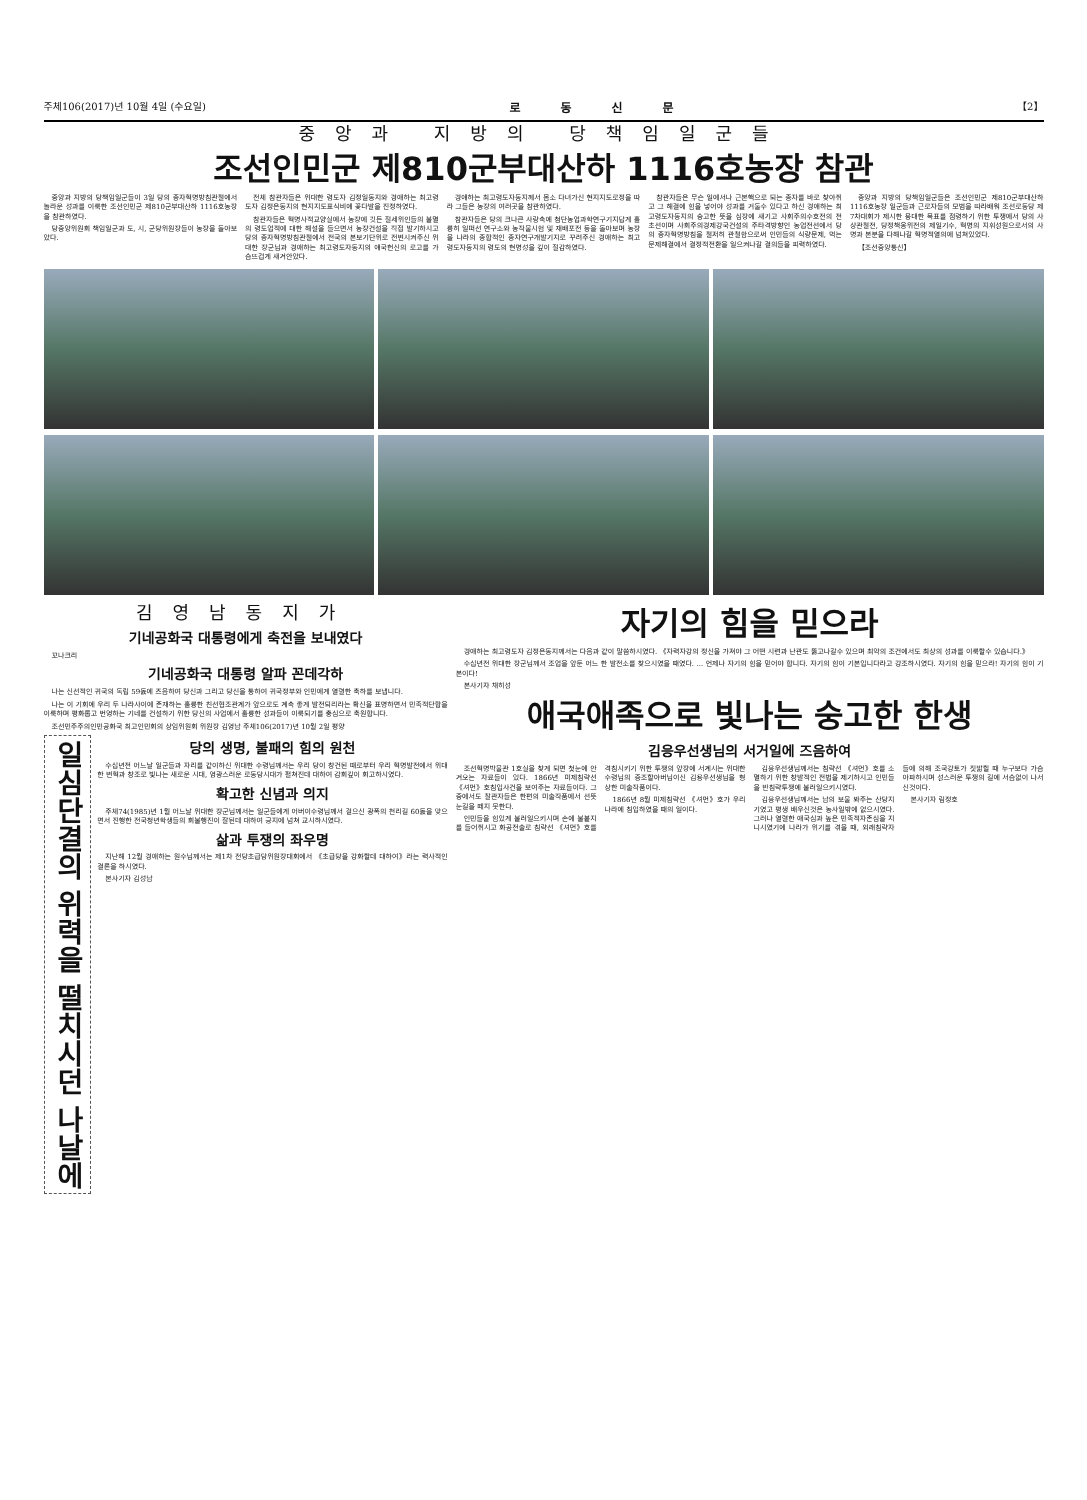주체106(2017)년 10월 4일 (수요일) 로동신문 【2】
중앙과 지방의 당책임일군들
조선인민군 제810군부대산하 1116호농장 참관
중앙과 지방의 당책임일군들이 3일 당의 종자혁명방침관철에서 놀라운 성과를 이룩한 조선인민군 제810군부대산하 1116호농장을 참관하였다.
당중앙위원회 책임일군과 도, 시, 군당위원장들이 농장을 돌아보았다.
전체 참관자들은 위대한 령도자 김정일동지와 경애하는 최고령도자 김정은동지의 현지지도표식비에 꽃다발을 진정하였다.
참관자들은 혁명사적교양실에서 농장에 깃든 절세위인들의 불멸의 령도업적에 대한 해설을 들으면서 농장건설을 직접 발기하시고 당의 종자혁명방침관철에서 전국의 본보기단위로 전변시켜주신 위대한 장군님과 경애하는 최고령도자동지의 애국헌신의 로고를 가슴뜨겁게 새겨안았다.
경애하는 최고령도자동지께서 몸소 다녀가신 현지지도로정을 따라 그들은 농장의 여러곳을 참관하였다.
참관자들은 당의 크나큰 사랑속에 첨단농업과학연구기지답게 훌륭히 일떠선 연구소와 농작물시험 및 재배포전 등을 돌아보며 농장을 나라의 종합적인 종자연구개발기지로 꾸려주신 경애하는 최고령도자동지의 령도의 현명성을 깊이 절감하였다.
참관자들은 무슨 일에서나 근본핵으로 되는 종자를 바로 찾아쥐고 그 해결에 힘을 넣어야 성과를 거둘수 있다고 하신 경애하는 최고령도자동지의 숭고한 뜻을 심장에 새기고 사회주의수호전의 전초선이며 사회주의경제강국건설의 주타격방향인 농업전선에서 당의 종자혁명방침을 철저히 관철함으로써 인민들의 식량문제, 먹는 문제해결에서 결정적전환을 일으켜나갈 결의들을 피력하였다.
종앙과 지방의 당책임일군들은 조선인민군 제810군부대산하 1116호농장 일군들과 근로자들의 모범을 따라배워 조선로동당 제7차대회가 제시한 웅대한 목표를 점령하기 위한 투쟁에서 당의 사상관철전, 당정책옹위전의 제일기수, 혁명의 지휘성원으로서의 사명과 본분을 다해나갈 혁명적열의에 넘쳐있었다.
【조선중앙통신】
김영남동지가
기네공화국 대통령에게 축전을 보내였다
꼬나크리
기네공화국 대통령 알파 꼰데각하
나는 신선적인 귀국의 독립 59돐에 즈음하여 당신과 그리고 당신을 통하여 귀국정부와 인민에게 열렬한 축하를 보냅니다.
나는 이 기회에 우리 두 나라사이에 존재하는 훌륭한 친선협조관계가 앞으로도 계속 좋게 발전되리라는 확신을 표명하면서 민족적단합을 이룩하며 평화롭고 번영하는 기네를 건설하기 위한 당신의 사업에서 훌륭한 성과들이 이룩되기를 충심으로 축원합니다.
조선민주주의인민공화국 최고인민회의 상임위원회 위원장 김영남 주체106(2017)년 10월 2일 평양
일심단결의 위력을 떨치시던 나날에
당의 생명, 불패의 힘의 원천
수십년전 어느날 일군들과 자리를 같이하신 위대한 수령님께서는 우리 당이 창건된 때로부터 우리 혁명발전에서 위대한 변혁과 창조로 빛나는 새로운 시대, 영광스러운 로동당시대가 펼쳐진데 대하여 감회깊이 회고하시였다.
확고한 신념과 의지
주체74(1985)년 1월 어느날 위대한 장군님께서는 일군들에게 어버이수령님께서 걸으신 광폭의 천리길 60돐을 맞으면서 진행한 전국청년학생들의 회불행진이 잘된데 대하여 긍지에 넘쳐 교시하시였다.
삶과 투쟁의 좌우명
지난해 12월 경애하는 원수님께서는 제1차 전당초급당위원장대회에서 《초급당을 강화할데 대하여》라는 력사적인 결론을 하시였다.
본사기자 김성남
자기의 힘을 믿으라
경애하는 최고령도자 김정은동지께서는 다음과 같이 말씀하시였다. 《자력자강의 정신을 가져야 그 어떤 시련과 난관도 뚫고나갈수 있으며 최악의 조건에서도 최상의 성과를 이룩할수 있습니다.》
수십년전 위대한 장군님께서 조업을 앞둔 어느 한 발전소를 찾으시였을 때였다. ... 언제나 자기의 힘을 믿어야 합니다. 자기의 힘이 기본입니다라고 강조하시였다. 자기의 힘을 믿으라! 자기의 힘이 기본이다!
본사기자 채히성
애국애족으로 빛나는 숭고한 한생
김응우선생님의 서거일에 즈음하여
조선혁명박물관 1호실을 찾게 되면 첫눈에 안겨오는 자료들이 있다. 1866년 미제침략선 《셔먼》호침입사건을 보여주는 자료들이다. 그중에서도 찰관자들은 한편의 미술작품에서 선뜻 눈길을 떼지 못한다.
인민들을 힘있게 불러일으키시며 손에 불붙지를 들어쥐시고 화공전술로 침략선 《셔먼》호를 격침시키기 위한 투쟁의 앞장에 서계시는 위대한 수령님의 증조할아버님이신 김응우선생님을 형상한 미술작품이다.
1866년 8월 미제침략선 《셔먼》호가 우리 나라에 침입하였을 때의 일이다.
김응우선생님께서는 침략선 《셔먼》호를 소멸하기 위한 창발적인 전법을 제기하시고 인민들을 반침략투쟁에 불러일으키시였다.
김응우선생님께서는 남의 보물 봐주는 산당지기였고 평생 배우신것은 농사일밖에 없으시였다. 그러나 열렬한 애국심과 높은 민족적자존심을 지니시였기에 나라가 위기를 겪을 때, 외래침략자들에 의해 조국강토가 짓밟힐 때 누구보다 가슴아파하시며 성스러운 투쟁의 길에 서슴없이 나서신것이다.
본사기자 림정호